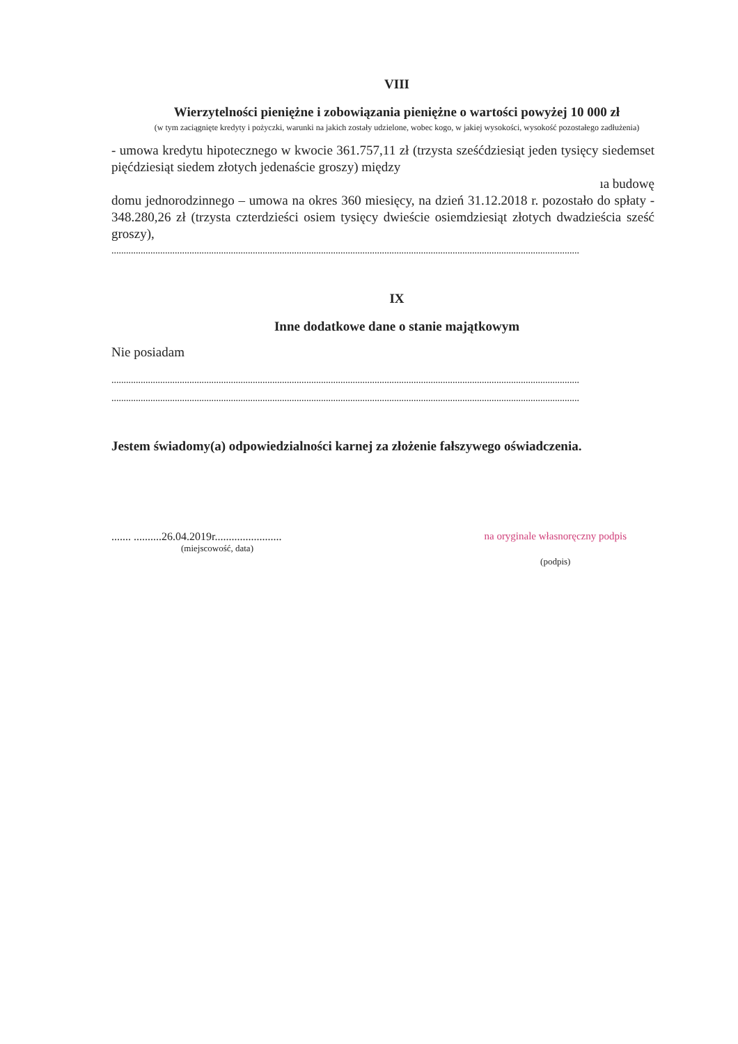VIII
Wierzytelności pieniężne i zobowiązania pieniężne o wartości powyżej 10 000 zł
(w tym zaciągnięte kredyty i pożyczki, warunki na jakich zostały udzielone, wobec kogo, w jakiej wysokości, wysokość pozostałego zadłużenia)
- umowa kredytu hipotecznego w kwocie 361.757,11 zł (trzysta sześćdziesiąt jeden tysięcy siedemset pięćdziesiąt siedem złotych jedenaście groszy) między
ıa budowę
domu jednorodzinnego – umowa na okres 360 miesięcy, na dzień 31.12.2018 r. pozostało do spłaty - 348.280,26 zł (trzysta czterdzieści osiem tysięcy dwieście osiemdziesiąt złotych dwadzieścia sześć groszy),
................................................................................................................................................................................................
IX
Inne dodatkowe dane o stanie majątkowym
Nie posiadam
................................................................................................................................................................................................
................................................................................................................................................................................................
Jestem świadomy(a) odpowiedzialności karnej za złożenie fałszywego oświadczenia.
....... ..........26.04.2019r........................
(miejscowość, data)
na oryginale własnoręczny podpis
(podpis)